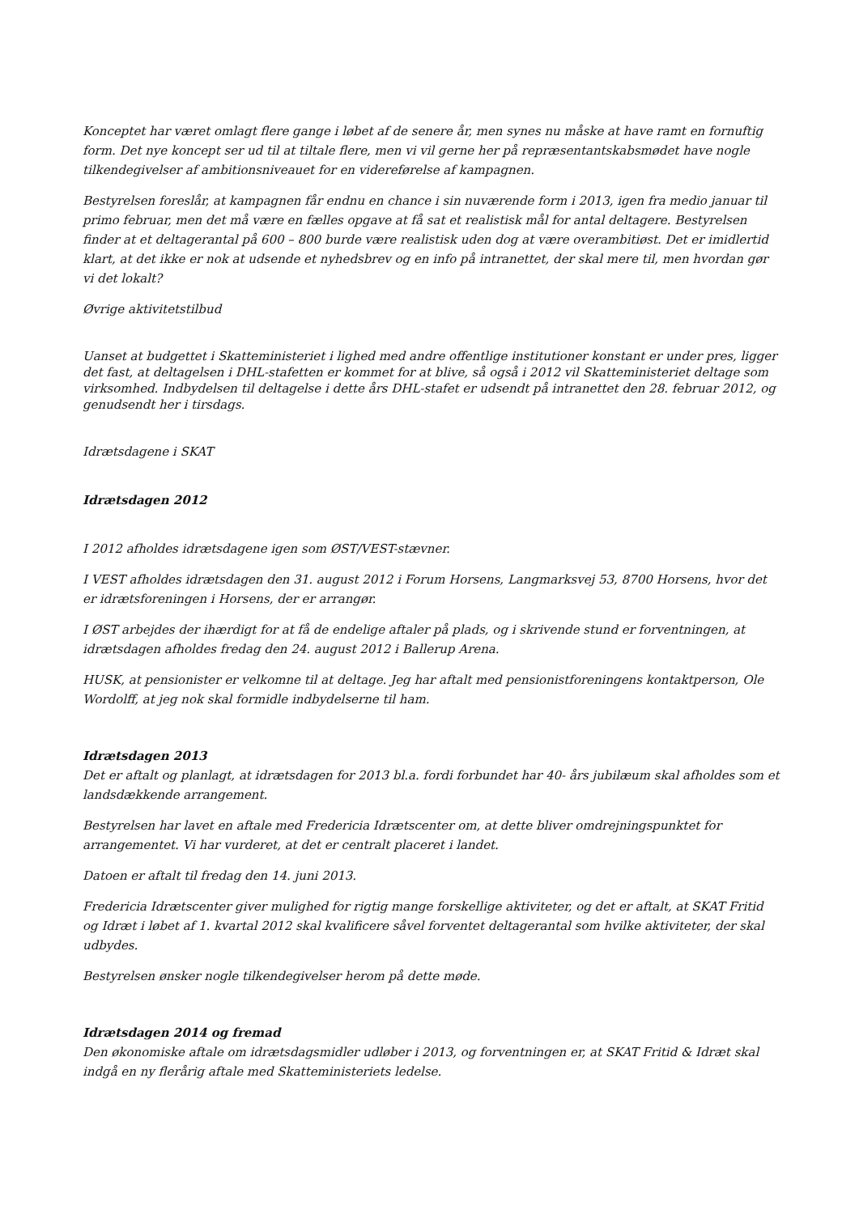Konceptet har været omlagt flere gange i løbet af de senere år, men synes nu måske at have ramt en fornuftig form. Det nye koncept ser ud til at tiltale flere, men vi vil gerne her på repræsentantskabsmødet have nogle tilkendegivelser af ambitionsniveauet for en videreførelse af kampagnen.
Bestyrelsen foreslår, at kampagnen får endnu en chance i sin nuværende form i 2013, igen fra medio januar til primo februar, men det må være en fælles opgave at få sat et realistisk mål for antal deltagere. Bestyrelsen finder at et deltagerantal på 600 – 800 burde være realistisk uden dog at være overambitiøst. Det er imidlertid klart, at det ikke er nok at udsende et nyhedsbrev og en info på intranettet, der skal mere til, men hvordan gør vi det lokalt?
Øvrige aktivitetstilbud
Uanset at budgettet i Skatteministeriet i lighed med andre offentlige institutioner konstant er under pres, ligger det fast, at deltagelsen i DHL-stafetten er kommet for at blive, så også i 2012 vil Skatteministeriet deltage som virksomhed. Indbydelsen til deltagelse i dette års DHL-stafet er udsendt på intranettet den 28. februar 2012, og genudsendt her i tirsdags.
Idrætsdagene i SKAT
Idrætsdagen 2012
I 2012 afholdes idrætsdagene igen som ØST/VEST-stævner.
I VEST afholdes idrætsdagen den 31. august 2012 i Forum Horsens, Langmarksvej 53, 8700 Horsens, hvor det er idrætsforeningen i Horsens, der er arrangør.
I ØST arbejdes der ihærdigt for at få de endelige aftaler på plads, og i skrivende stund er forventningen, at idrætsdagen afholdes fredag den 24. august 2012 i Ballerup Arena.
HUSK, at pensionister er velkomne til at deltage. Jeg har aftalt med pensionistforeningens kontaktperson, Ole Wordolff, at jeg nok skal formidle indbydelserne til ham.
Idrætsdagen 2013
Det er aftalt og planlagt, at idrætsdagen for 2013 bl.a. fordi forbundet har 40- års jubilæum skal afholdes som et landsdækkende arrangement.
Bestyrelsen har lavet en aftale med Fredericia Idrætscenter om, at dette bliver omdrejningspunktet for arrangementet. Vi har vurderet, at det er centralt placeret i landet.
Datoen er aftalt til fredag den 14. juni 2013.
Fredericia Idrætscenter giver mulighed for rigtig mange forskellige aktiviteter, og det er aftalt, at SKAT Fritid og Idræt i løbet af 1. kvartal 2012 skal kvalificere såvel forventet deltagerantal som hvilke aktiviteter, der skal udbydes.
Bestyrelsen ønsker nogle tilkendegivelser herom på dette møde.
Idrætsdagen 2014 og fremad
Den økonomiske aftale om idrætsdagsmidler udløber i 2013, og forventningen er, at SKAT Fritid & Idræt skal indgå en ny flerårig aftale med Skatteministeriets ledelse.